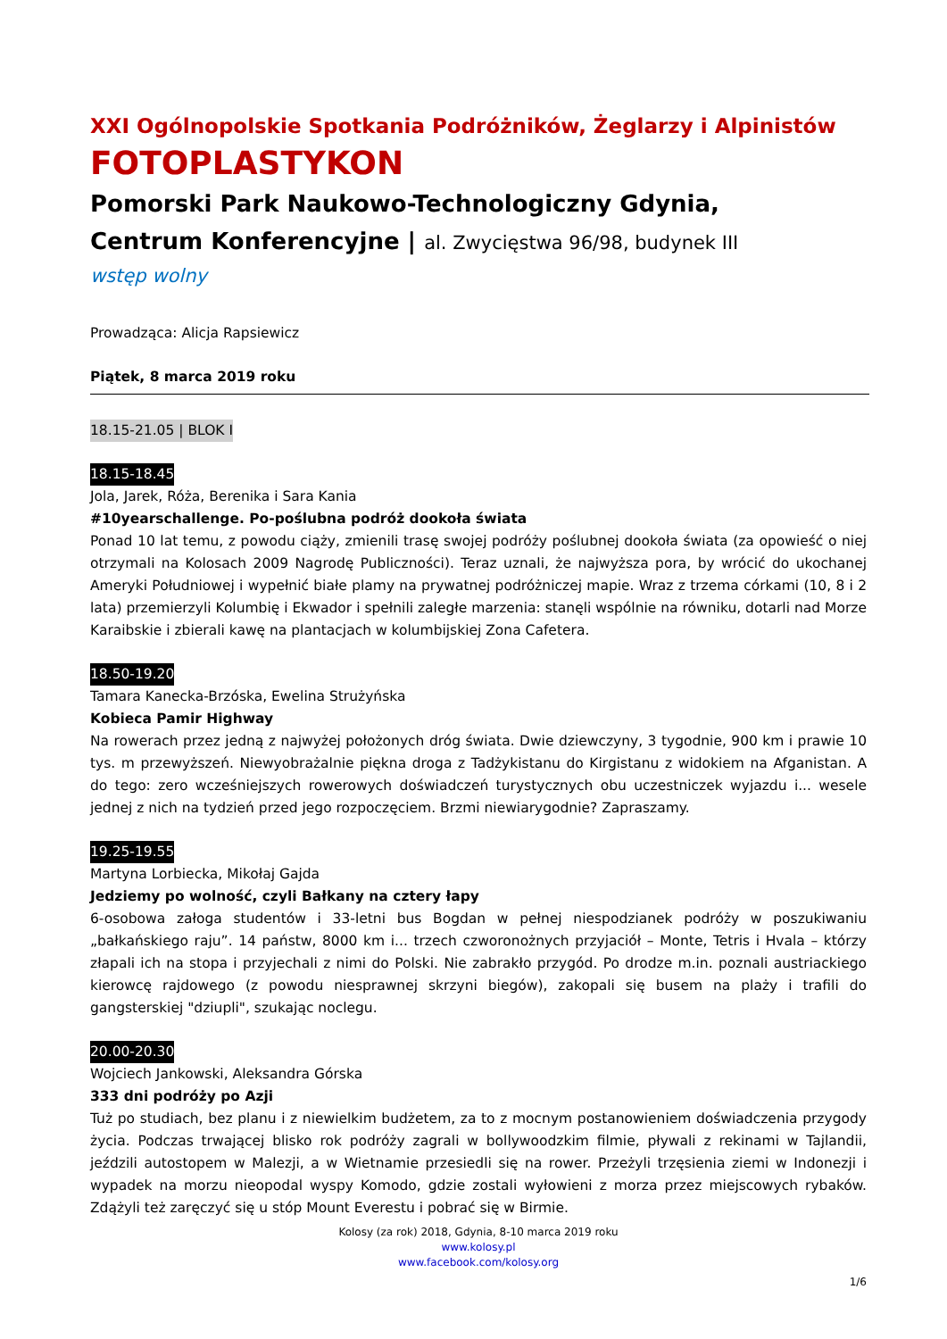XXI Ogólnopolskie Spotkania Podróżników, Żeglarzy i Alpinistów
FOTOPLASTYKON
Pomorski Park Naukowo-Technologiczny Gdynia,
Centrum Konferencyjne | al. Zwycięstwa 96/98, budynek III
wstęp wolny
Prowadząca: Alicja Rapsiewicz
Piątek, 8 marca 2019 roku
18.15-21.05 | BLOK I
18.15-18.45
Jola, Jarek, Róża, Berenika i Sara Kania
#10yearschallenge. Po-poślubna podróż dookoła świata
Ponad 10 lat temu, z powodu ciąży, zmienili trasę swojej podróży poślubnej dookoła świata (za opowieść o niej otrzymali na Kolosach 2009 Nagrodę Publiczności). Teraz uznali, że najwyższa pora, by wrócić do ukochanej Ameryki Południowej i wypełnić białe plamy na prywatnej podróżniczej mapie. Wraz z trzema córkami (10, 8 i 2 lata) przemierzyli Kolumbię i Ekwador i spełnili zaległe marzenia: stanęli wspólnie na równiku, dotarli nad Morze Karaibskie i zbierali kawę na plantacjach w kolumbijskiej Zona Cafetera.
18.50-19.20
Tamara Kanecka-Brzóska, Ewelina Strużyńska
Kobieca Pamir Highway
Na rowerach przez jedną z najwyżej położonych dróg świata. Dwie dziewczyny, 3 tygodnie, 900 km i prawie 10 tys. m przewyższeń. Niewyobrażalnie piękna droga z Tadżykistanu do Kirgistanu z widokiem na Afganistan. A do tego: zero wcześniejszych rowerowych doświadczeń turystycznych obu uczestniczek wyjazdu i... wesele jednej z nich na tydzień przed jego rozpoczęciem. Brzmi niewiarygodnie? Zapraszamy.
19.25-19.55
Martyna Lorbiecka, Mikołaj Gajda
Jedziemy po wolność, czyli Bałkany na cztery łapy
6-osobowa załoga studentów i 33-letni bus Bogdan w pełnej niespodzianek podróży w poszukiwaniu „bałkańskiego raju”. 14 państw, 8000 km i... trzech czworonożnych przyjaciół – Monte, Tetris i Hvala – którzy złapali ich na stopa i przyjechali z nimi do Polski. Nie zabrakło przygód. Po drodze m.in. poznali austriackiego kierowcę rajdowego (z powodu niesprawnej skrzyni biegów), zakopali się busem na plaży i trafili do gangsterskiej "dziupli", szukając noclegu.
20.00-20.30
Wojciech Jankowski, Aleksandra Górska
333 dni podróży po Azji
Tuż po studiach, bez planu i z niewielkim budżetem, za to z mocnym postanowieniem doświadczenia przygody życia. Podczas trwającej blisko rok podróży zagrali w bollywoodzkim filmie, pływali z rekinami w Tajlandii, jeździli autostopem w Malezji, a w Wietnamie przesiedli się na rower. Przeżyli trzęsienia ziemi w Indonezji i wypadek na morzu nieopodal wyspy Komodo, gdzie zostali wyłowieni z morza przez miejscowych rybaków. Zdążyli też zaręczyć się u stóp Mount Everestu i pobrać się w Birmie.
Kolosy (za rok) 2018, Gdynia, 8-10 marca 2019 roku
www.kolosy.pl
www.facebook.com/kolosy.org
1/6